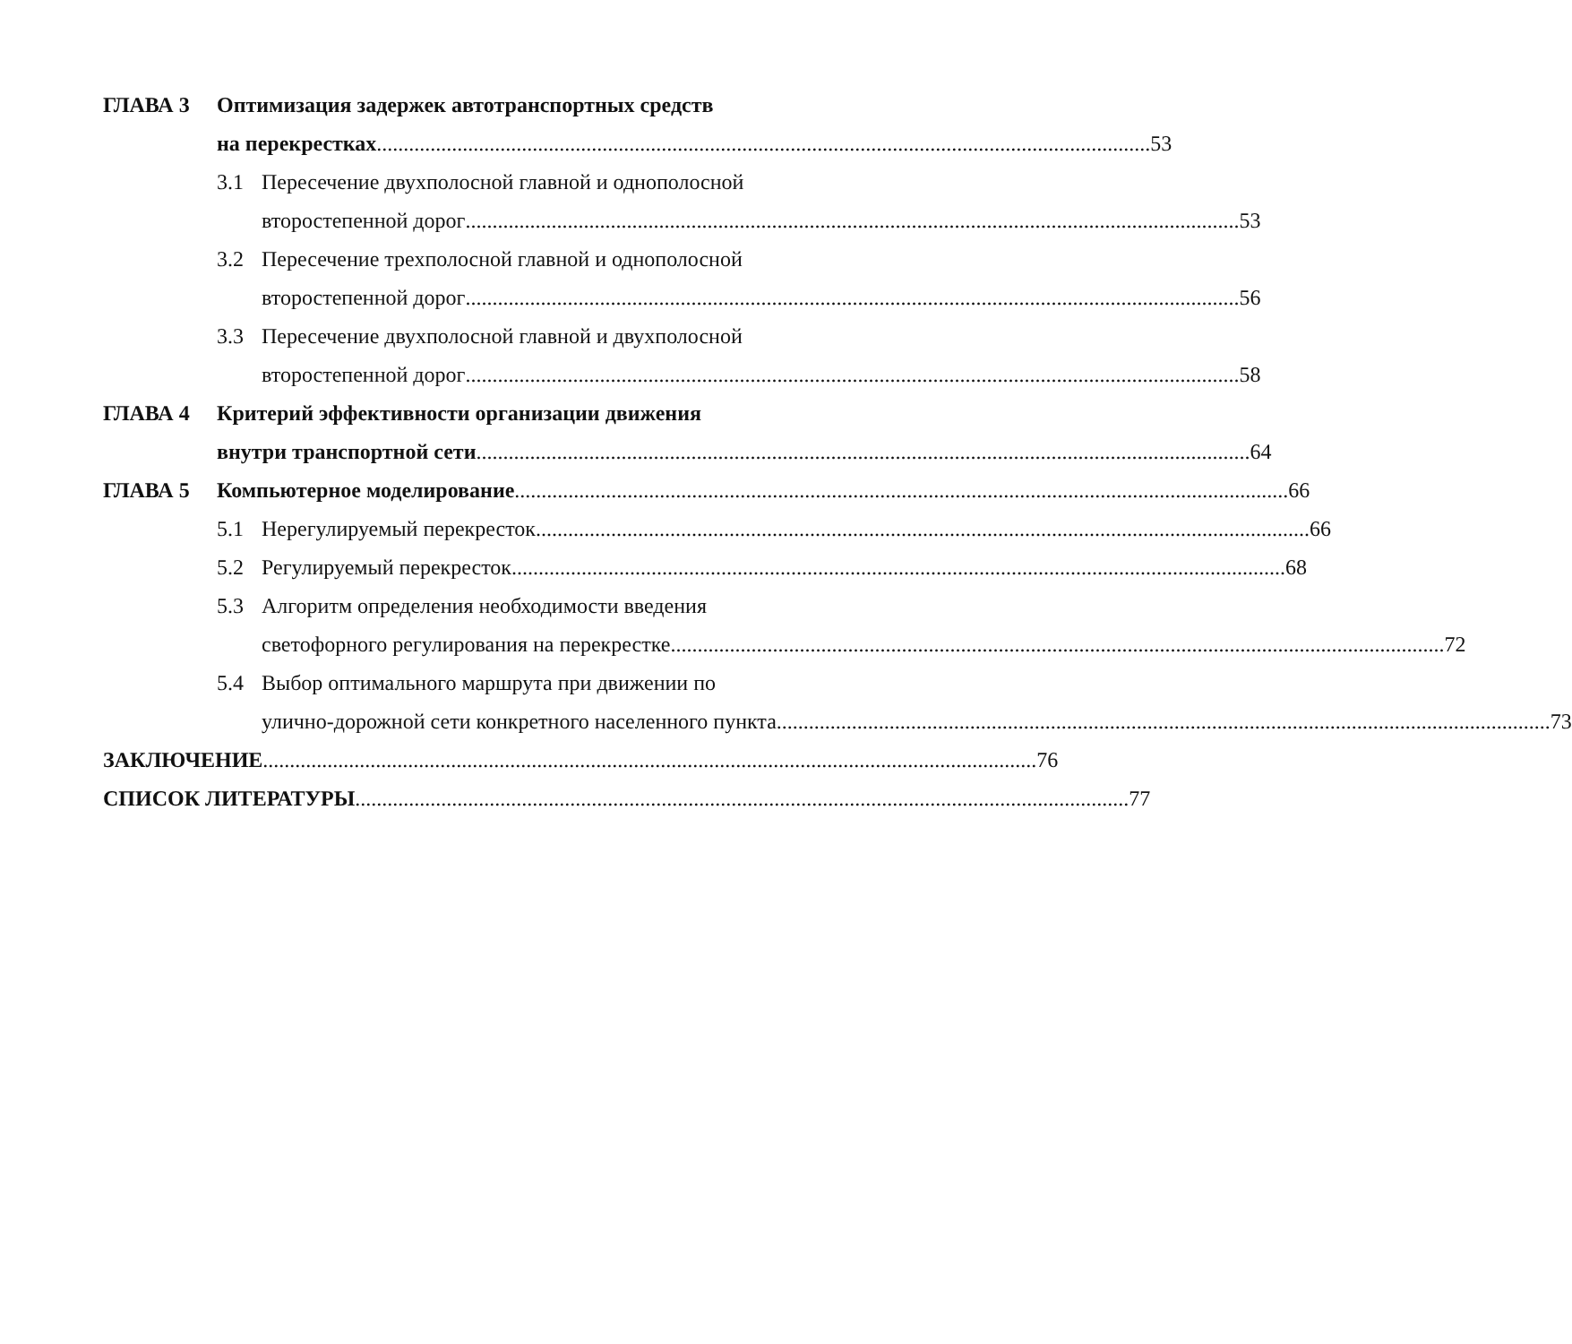ГЛАВА 3 Оптимизация задержек автотранспортных средств
на перекрестках 53
3.1 Пересечение двухполосной главной и однополосной
второстепенной дорог 53
3.2 Пересечение трехполосной главной и однополосной
второстепенной дорог 56
3.3 Пересечение двухполосной главной и двухполосной
второстепенной дорог 58
ГЛАВА 4 Критерий эффективности организации движения
внутри транспортной сети 64
ГЛАВА 5 Компьютерное моделирование 66
5.1 Нерегулируемый перекресток 66
5.2 Регулируемый перекресток 68
5.3 Алгоритм определения необходимости введения
светофорного регулирования на перекрестке 72
5.4 Выбор оптимального маршрута при движении по
улично-дорожной сети конкретного населенного пункта 73
ЗАКЛЮЧЕНИЕ 76
СПИСОК ЛИТЕРАТУРЫ 77